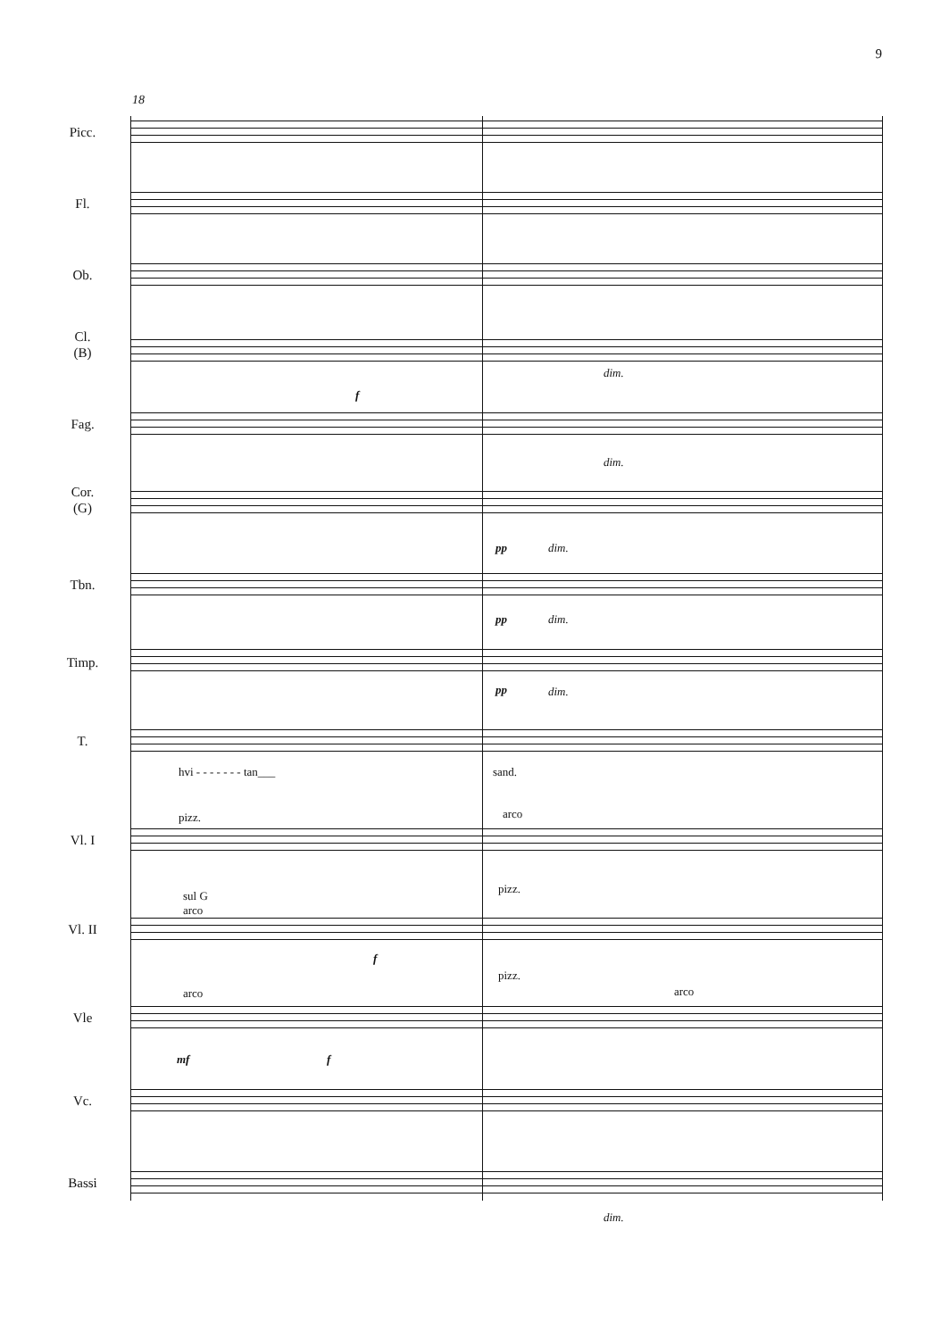9
18
Picc.
Fl.
Ob.
Cl.
(B)
f
dim.
Fag.
dim.
Cor.
(G)
pp dim.
Tbn.
pp dim.
Timp.
pp dim.
T.
hvi - - - - - - - tan___ sand.
Vl. I
pizz. arco
Vl. II
sul G
arco
f
pizz.
Vle
arco
pizz.
arco
mf f
Vc.
Bassi
dim.